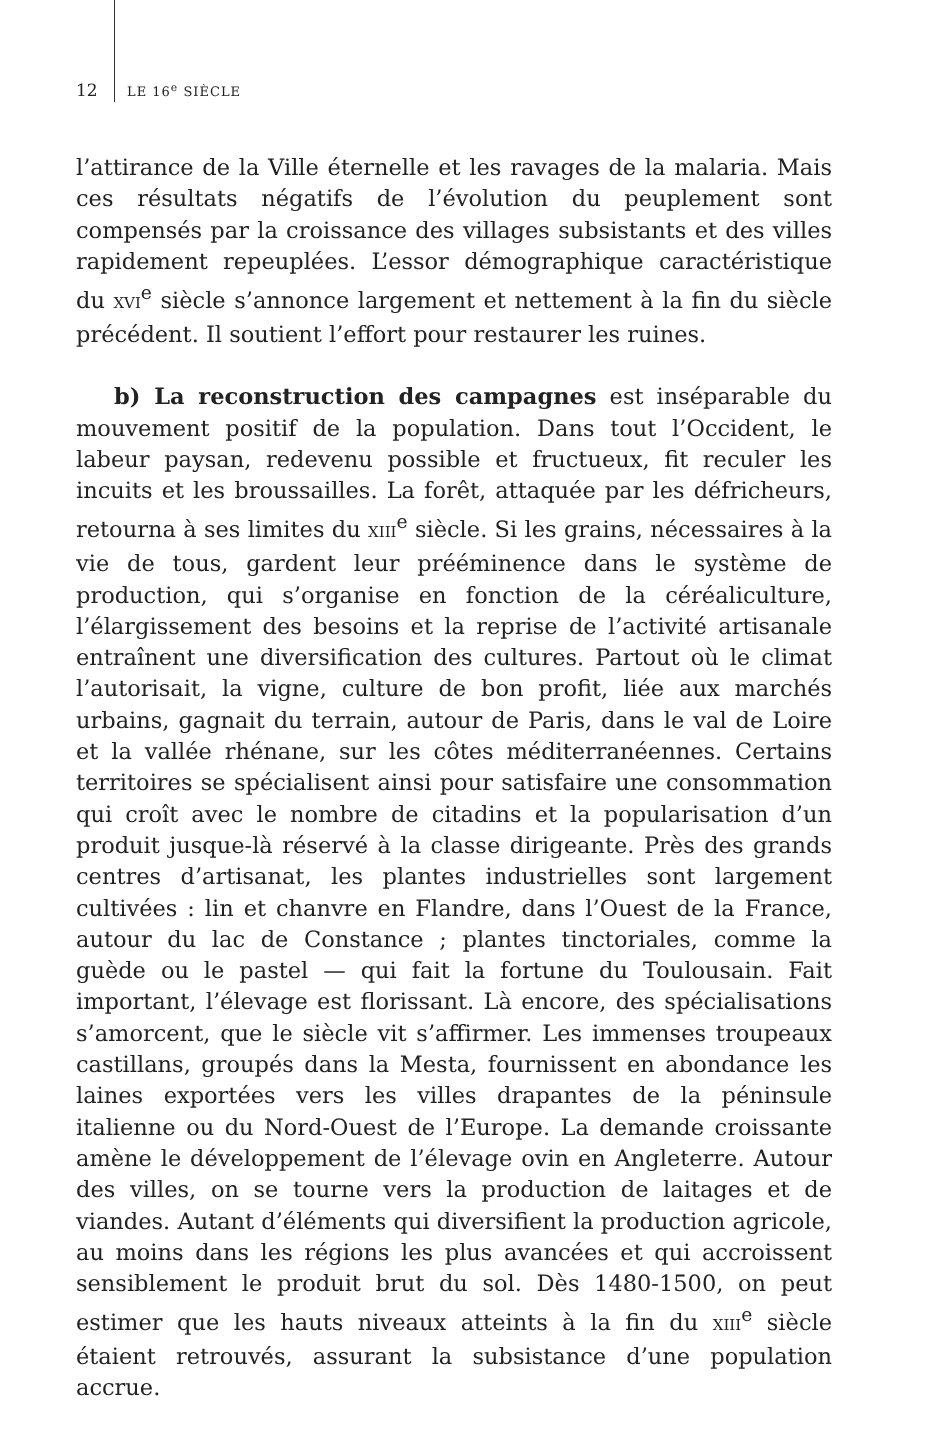12 LE 16<sup>e</sup> SIÈCLE
l’attirance de la Ville éternelle et les ravages de la malaria. Mais ces résultats négatifs de l’évolution du peuplement sont compensés par la croissance des villages subsistants et des villes rapidement repeuplées. L’essor démographique caractéristique du XVI<sup>e</sup> siècle s’annonce largement et nettement à la fin du siècle précédent. Il soutient l’effort pour restaurer les ruines.
b) La reconstruction des campagnes est inséparable du mouvement positif de la population. Dans tout l’Occident, le labeur paysan, redevenu possible et fructueux, fit reculer les incuits et les broussailles. La forêt, attaquée par les défricheurs, retourna à ses limites du XIII<sup>e</sup> siècle. Si les grains, nécessaires à la vie de tous, gardent leur prééminence dans le système de production, qui s’organise en fonction de la céréaliculture, l’élargissement des besoins et la reprise de l’activité artisanale entraînent une diversification des cultures. Partout où le climat l’autorisait, la vigne, culture de bon profit, liée aux marchés urbains, gagnait du terrain, autour de Paris, dans le val de Loire et la vallée rhénane, sur les côtes méditerranéennes. Certains territoires se spécialisent ainsi pour satisfaire une consommation qui croît avec le nombre de citadins et la popularisation d’un produit jusque-là réservé à la classe dirigeante. Près des grands centres d’artisanat, les plantes industrielles sont largement cultivées : lin et chanvre en Flandre, dans l’Ouest de la France, autour du lac de Constance ; plantes tinctoriales, comme la guède ou le pastel — qui fait la fortune du Toulousain. Fait important, l’élevage est florissant. Là encore, des spécialisations s’amorcent, que le siècle vit s’affirmer. Les immenses troupeaux castillans, groupés dans la Mesta, fournissent en abondance les laines exportées vers les villes drapantes de la péninsule italienne ou du Nord-Ouest de l’Europe. La demande croissante amène le développement de l’élevage ovin en Angleterre. Autour des villes, on se tourne vers la production de laitages et de viandes. Autant d’éléments qui diversifient la production agricole, au moins dans les régions les plus avancées et qui accroissent sensiblement le produit brut du sol. Dès 1480-1500, on peut estimer que les hauts niveaux atteints à la fin du XIII<sup>e</sup> siècle étaient retrouvés, assurant la subsistance d’une population accrue.